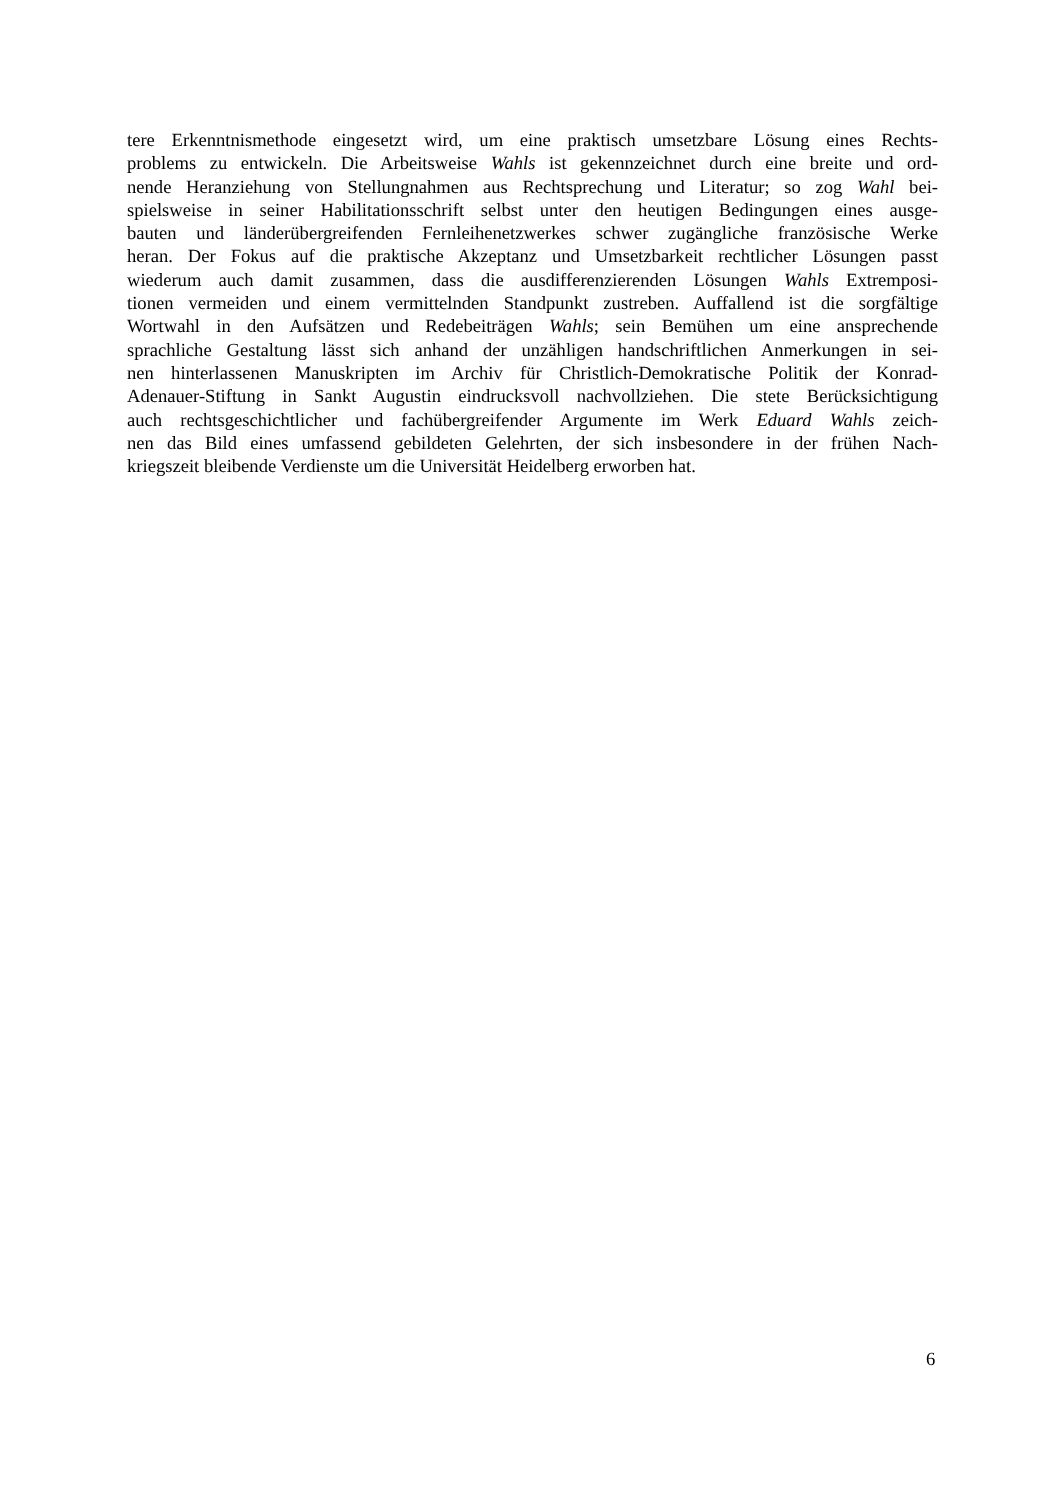tere Erkenntnismethode eingesetzt wird, um eine praktisch umsetzbare Lösung eines Rechts-
problems zu entwickeln. Die Arbeitsweise Wahls ist gekennzeichnet durch eine breite und ord-
nende Heranziehung von Stellungnahmen aus Rechtsprechung und Literatur; so zog Wahl bei-
spielsweise in seiner Habilitationsschrift selbst unter den heutigen Bedingungen eines ausge-
bauten und länderübergreifenden Fernleihenetzwerkes schwer zugängliche französische Werke
heran. Der Fokus auf die praktische Akzeptanz und Umsetzbarkeit rechtlicher Lösungen passt
wiederum auch damit zusammen, dass die ausdifferenzierenden Lösungen Wahls Extremposi-
tionen vermeiden und einem vermittelnden Standpunkt zustreben. Auffallend ist die sorgfältige
Wortwahl in den Aufsätzen und Redebeiträgen Wahls; sein Bemühen um eine ansprechende
sprachliche Gestaltung lässt sich anhand der unzähligen handschriftlichen Anmerkungen in sei-
nen hinterlassenen Manuskripten im Archiv für Christlich-Demokratische Politik der Konrad-
Adenauer-Stiftung in Sankt Augustin eindrucksvoll nachvollziehen. Die stete Berücksichtigung
auch rechtsgeschichtlicher und fachübergreifender Argumente im Werk Eduard Wahls zeich-
nen das Bild eines umfassend gebildeten Gelehrten, der sich insbesondere in der frühen Nach-
kriegszeit bleibende Verdienste um die Universität Heidelberg erworben hat.
6